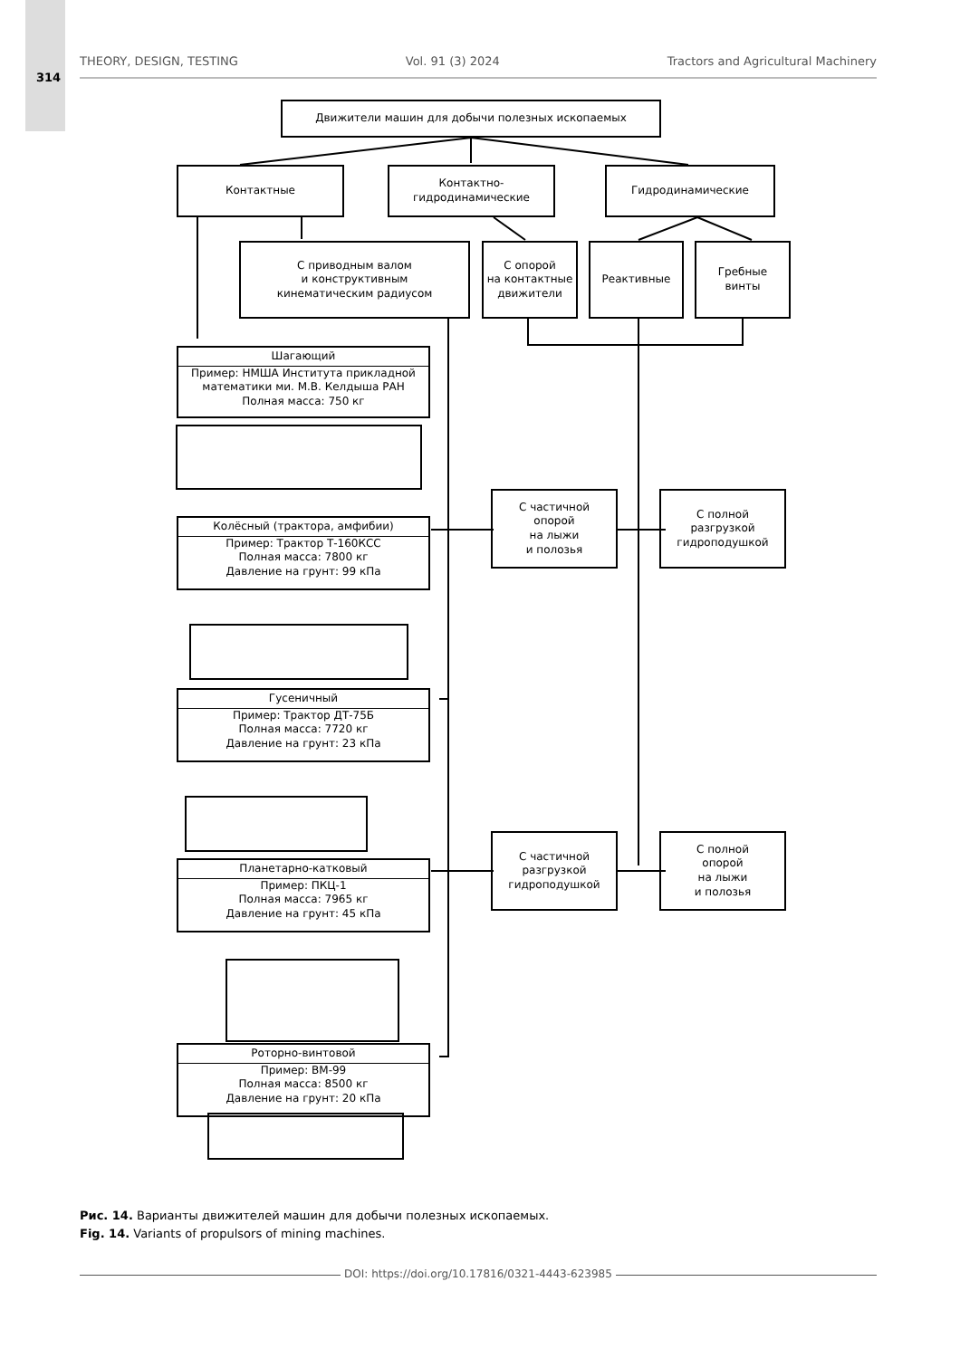314
THEORY, DESIGN, TESTING Vol. 91 (3) 2024 Tractors and Agricultural Machinery
Движители машин для добычи полезных ископаемых
Контактные
Контактно-
гидродинамические
Гидродинамические
С приводным валом
и конструктивным
кинематическим радиусом
С опорой
на контактные
движители
Реактивные
Гребные
винты
Шагающий
Пример: НМША Института прикладной математики ми. М.В. Келдыша РАН
Полная масса: 750 кг
С частичной
опорой
на лыжи
и полозья
С полной
разгрузкой
гидроподушкой
Колёсный (трактора, амфибии)
Пример: Трактор Т-160КСС
Полная масса: 7800 кг
Давление на грунт: 99 кПа
Гусеничный
Пример: Трактор ДТ-75Б
Полная масса: 7720 кг
Давление на грунт: 23 кПа
С частичной
разгрузкой
гидроподушкой
С полной
опорой
на лыжи
и полозья
Планетарно-катковый
Пример: ПКЦ-1
Полная масса: 7965 кг
Давление на грунт: 45 кПа
Роторно-винтовой
Пример: ВМ-99
Полная масса: 8500 кг
Давление на грунт: 20 кПа
Рис. 14. Варианты движителей машин для добычи полезных ископаемых.
Fig. 14. Variants of propulsors of mining machines.
DOI: https://doi.org/10.17816/0321-4443-623985